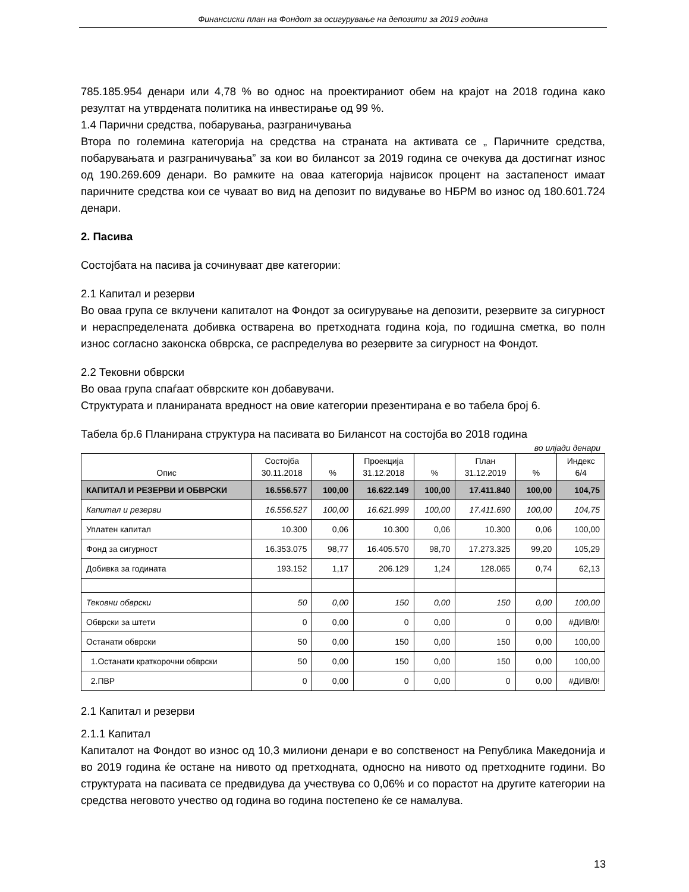Финансиски план на Фондот за осигурување на депозити за 2019 година
785.185.954 денари или 4,78 % во однос на проектираниот обем на крајот на 2018 година како резултат на утврдената политика на инвестирање од 99 %.
1.4 Парични средства, побарувања, разграничувања
Втора по големина категорија на средства на страната на активата се „ Паричните средства, побарувањата и разграничувања” за кои во билансот за 2019 година се очекува да достигнат износ од 190.269.609 денари. Во рамките на оваа категорија највисок процент на застапеност имаат паричните средства кои се чуваат во вид на депозит по видување во НБРМ во износ од 180.601.724 денари.
2. Пасива
Состојбата на пасива ја сочинуваат две категории:
2.1 Капитал и резерви
Во оваа група се вклучени капиталот на Фондот за осигурување на депозити, резервите за сигурност и нераспределената добивка остварена во претходната година која, по годишна сметка, во полн износ согласно законска обврска, се распределува во резервите за сигурност на Фондот.
2.2 Тековни обврски
Во оваа група спаѓаат обврските кон добавувачи.
Структурата и планираната вредност на овие категории презентирана е во табела број 6.
Табела бр.6 Планирана структура на пасивата во Билансот на состојба во 2018 година
во илјади денари
| Опис | Состојба 30.11.2018 | % | Проекција 31.12.2018 | % | План 31.12.2019 | % | Индекс 6/4 |
| --- | --- | --- | --- | --- | --- | --- | --- |
| КАПИТАЛ И РЕЗЕРВИ И ОБВРСКИ | 16.556.577 | 100,00 | 16.622.149 | 100,00 | 17.411.840 | 100,00 | 104,75 |
| Капитал и резерви | 16.556.527 | 100,00 | 16.621.999 | 100,00 | 17.411.690 | 100,00 | 104,75 |
| Уплатен капитал | 10.300 | 0,06 | 10.300 | 0,06 | 10.300 | 0,06 | 100,00 |
| Фонд за сигурност | 16.353.075 | 98,77 | 16.405.570 | 98,70 | 17.273.325 | 99,20 | 105,29 |
| Добивка за годината | 193.152 | 1,17 | 206.129 | 1,24 | 128.065 | 0,74 | 62,13 |
| Тековни обврски | 50 | 0,00 | 150 | 0,00 | 150 | 0,00 | 100,00 |
| Обврски за штети | 0 | 0,00 | 0 | 0,00 | 0 | 0,00 | #ДИВ/0! |
| Останати обврски | 50 | 0,00 | 150 | 0,00 | 150 | 0,00 | 100,00 |
| 1.Останати краткорочни обврски | 50 | 0,00 | 150 | 0,00 | 150 | 0,00 | 100,00 |
| 2.ПВР | 0 | 0,00 | 0 | 0,00 | 0 | 0,00 | #ДИВ/0! |
2.1 Капитал и резерви
2.1.1 Капитал
Капиталот на Фондот во износ од 10,3 милиони денари е во сопственост на Република Македонија и во 2019 година ќе остане на нивото од претходната, односно на нивото од претходните години. Во структурата на пасивата се предвидува да учествува со 0,06% и со порастот на другите категории на средства неговото учество од година во година постепено ќе се намалува.
13